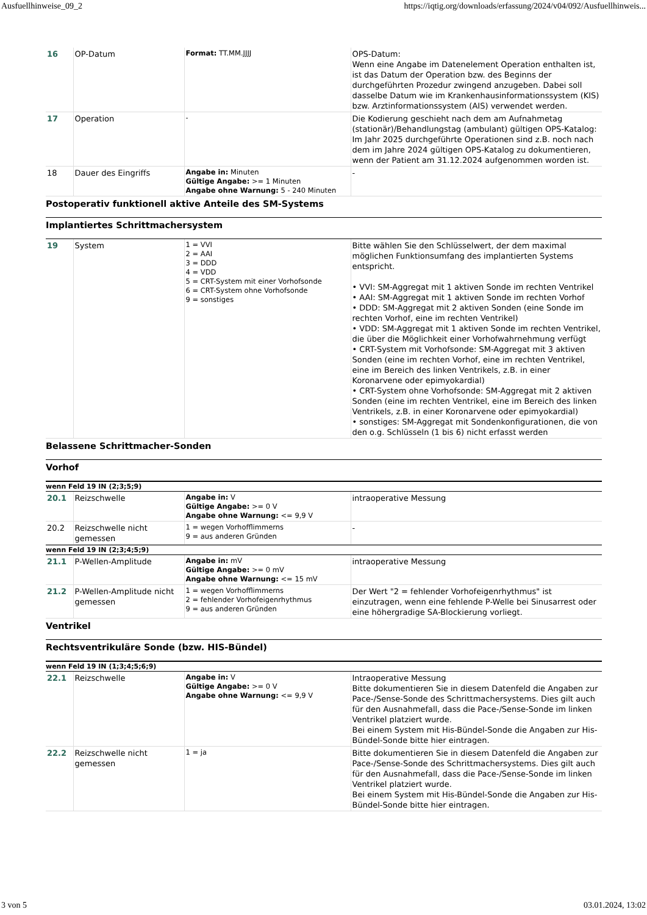Ausfuellhinweise_09_2 https://iqtig.org/downloads/erfassung/2024/v04/092/Ausfuellhinweis...
| 16 | OP-Datum | Format: TT.MM.JJJJ | OPS-Datum: Wenn eine Angabe im Datenelement Operation enthalten ist, ist das Datum der Operation bzw. des Beginns der durchgeführten Prozedur zwingend anzugeben. Dabei soll dasselbe Datum wie im Krankenhausinformationssystem (KIS) bzw. Arztinformationssystem (AIS) verwendet werden. |
| 17 | Operation | - | Die Kodierung geschieht nach dem am Aufnahmetag (stationär)/Behandlungstag (ambulant) gültigen OPS-Katalog: Im Jahr 2025 durchgeführte Operationen sind z.B. noch nach dem im Jahre 2024 gültigen OPS-Katalog zu dokumentieren, wenn der Patient am 31.12.2024 aufgenommen worden ist. |
| 18 | Dauer des Eingriffs | Angabe in: Minuten Gültige Angabe: >= 1 Minuten Angabe ohne Warnung: 5 - 240 Minuten | - |
Postoperativ funktionell aktive Anteile des SM-Systems
Implantiertes Schrittmachersystem
| 19 | System | 1 = VVI 2 = AAI 3 = DDD 4 = VDD 5 = CRT-System mit einer Vorhofsonde 6 = CRT-System ohne Vorhofsonde 9 = sonstiges | Bitte wählen Sie den Schlüsselwert, der dem maximal möglichen Funktionsumfang des implantierten Systems entspricht. • VVI: SM-Aggregat mit 1 aktiven Sonde im rechten Ventrikel • AAI: SM-Aggregat mit 1 aktiven Sonde im rechten Vorhof • DDD: SM-Aggregat mit 2 aktiven Sonden (eine Sonde im rechten Vorhof, eine im rechten Ventrikel) • VDD: SM-Aggregat mit 1 aktiven Sonde im rechten Ventrikel, die über die Möglichkeit einer Vorhofwahrnehmung verfügt • CRT-System mit Vorhofsonde: SM-Aggregat mit 3 aktiven Sonden (eine im rechten Vorhof, eine im rechten Ventrikel, eine im Bereich des linken Ventrikels, z.B. in einer Koronarvene oder epimyokardial) • CRT-System ohne Vorhofsonde: SM-Aggregat mit 2 aktiven Sonden (eine im rechten Ventrikel, eine im Bereich des linken Ventrikels, z.B. in einer Koronarvene oder epimyokardial) • sonstiges: SM-Aggregat mit Sondenkonfigurationen, die von den o.g. Schlüsseln (1 bis 6) nicht erfasst werden |
Belassene Schrittmacher-Sonden
Vorhof
wenn Feld 19 IN (2;3;5;9)
| 20.1 | Reizschwelle | Angabe in: V Gültige Angabe: >= 0 V Angabe ohne Warnung: <= 9,9 V | intraoperative Messung |
| 20.2 | Reizschwelle nicht gemessen | 1 = wegen Vorhofflimmerns 9 = aus anderen Gründen | - |
wenn Feld 19 IN (2;3;4;5;9)
| 21.1 | P-Wellen-Amplitude | Angabe in: mV Gültige Angabe: >= 0 mV Angabe ohne Warnung: <= 15 mV | intraoperative Messung |
| 21.2 | P-Wellen-Amplitude nicht gemessen | 1 = wegen Vorhofflimmerns 2 = fehlender Vorhofeigenrhythmus 9 = aus anderen Gründen | Der Wert "2 = fehlender Vorhofeigenrhythmus" ist einzutragen, wenn eine fehlende P-Welle bei Sinusarrest oder eine höhergradige SA-Blockierung vorliegt. |
Ventrikel
Rechtsventrikuläre Sonde (bzw. HIS-Bündel)
wenn Feld 19 IN (1;3;4;5;6;9)
| 22.1 | Reizschwelle | Angabe in: V Gültige Angabe: >= 0 V Angabe ohne Warnung: <= 9,9 V | Intraoperative Messung Bitte dokumentieren Sie in diesem Datenfeld die Angaben zur Pace-/Sense-Sonde des Schrittmachersystems. Dies gilt auch für den Ausnahmefall, dass die Pace-/Sense-Sonde im linken Ventrikel platziert wurde. Bei einem System mit His-Bündel-Sonde die Angaben zur His-Bündel-Sonde bitte hier eintragen. |
| 22.2 | Reizschwelle nicht gemessen | 1 = ja | Bitte dokumentieren Sie in diesem Datenfeld die Angaben zur Pace-/Sense-Sonde des Schrittmachersystems. Dies gilt auch für den Ausnahmefall, dass die Pace-/Sense-Sonde im linken Ventrikel platziert wurde. Bei einem System mit His-Bündel-Sonde die Angaben zur His-Bündel-Sonde bitte hier eintragen. |
3 von 5 03.01.2024, 13:02